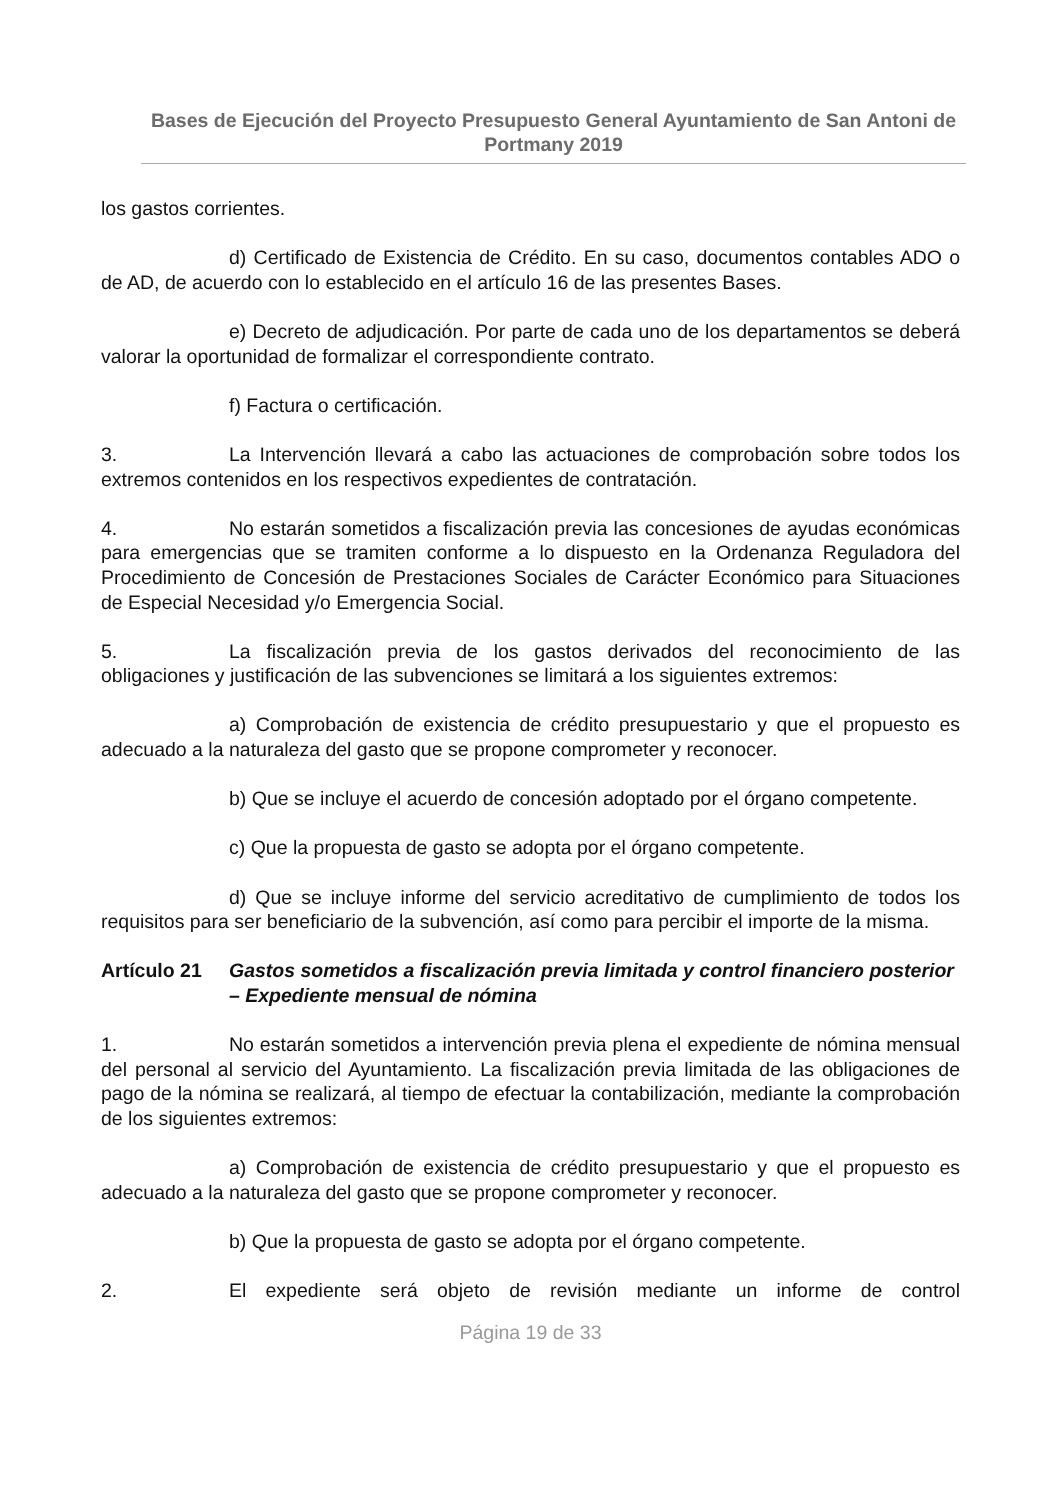Bases de Ejecución del Proyecto Presupuesto General Ayuntamiento de San Antoni de Portmany 2019
los gastos corrientes.
d) Certificado de Existencia de Crédito. En su caso, documentos contables ADO o de AD, de acuerdo con lo establecido en el artículo 16 de las presentes Bases.
e) Decreto de adjudicación. Por parte de cada uno de los departamentos se deberá valorar la oportunidad de formalizar el correspondiente contrato.
f) Factura o certificación.
3. La Intervención llevará a cabo las actuaciones de comprobación sobre todos los extremos contenidos en los respectivos expedientes de contratación.
4. No estarán sometidos a fiscalización previa las concesiones de ayudas económicas para emergencias que se tramiten conforme a lo dispuesto en la Ordenanza Reguladora del Procedimiento de Concesión de Prestaciones Sociales de Carácter Económico para Situaciones de Especial Necesidad y/o Emergencia Social.
5. La fiscalización previa de los gastos derivados del reconocimiento de las obligaciones y justificación de las subvenciones se limitará a los siguientes extremos:
a) Comprobación de existencia de crédito presupuestario y que el propuesto es adecuado a la naturaleza del gasto que se propone comprometer y reconocer.
b) Que se incluye el acuerdo de concesión adoptado por el órgano competente.
c) Que la propuesta de gasto se adopta por el órgano competente.
d) Que se incluye informe del servicio acreditativo de cumplimiento de todos los requisitos para ser beneficiario de la subvención, así como para percibir el importe de la misma.
Artículo 21 Gastos sometidos a fiscalización previa limitada y control financiero posterior – Expediente mensual de nómina
1. No estarán sometidos a intervención previa plena el expediente de nómina mensual del personal al servicio del Ayuntamiento. La fiscalización previa limitada de las obligaciones de pago de la nómina se realizará, al tiempo de efectuar la contabilización, mediante la comprobación de los siguientes extremos:
a) Comprobación de existencia de crédito presupuestario y que el propuesto es adecuado a la naturaleza del gasto que se propone comprometer y reconocer.
b) Que la propuesta de gasto se adopta por el órgano competente.
2. El expediente será objeto de revisión mediante un informe de control
Página 19 de 33